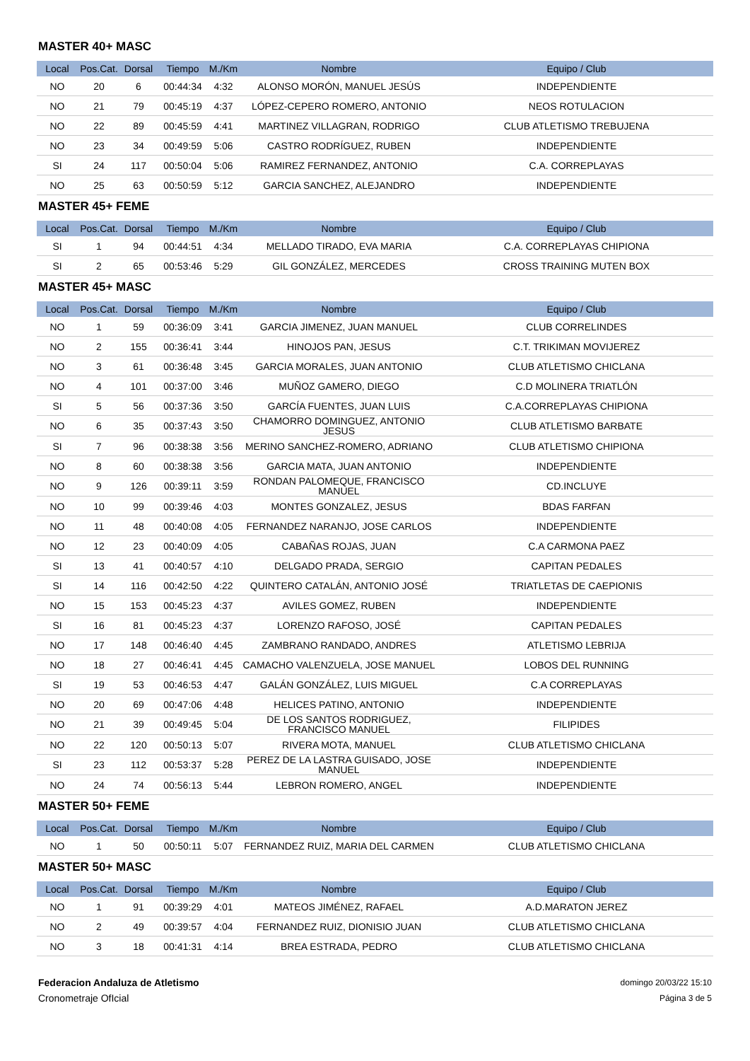MASTER 40+ MASC
| Local | Pos.Cat. | Dorsal | Tiempo | M./Km | Nombre | Equipo / Club |
| --- | --- | --- | --- | --- | --- | --- |
| NO | 20 | 6 | 00:44:34 | 4:32 | ALONSO MORÓN, MANUEL JESÚS | INDEPENDIENTE |
| NO | 21 | 79 | 00:45:19 | 4:37 | LÓPEZ-CEPERO ROMERO, ANTONIO | NEOS ROTULACION |
| NO | 22 | 89 | 00:45:59 | 4:41 | MARTINEZ VILLAGRAN, RODRIGO | CLUB ATLETISMO TREBUJENA |
| NO | 23 | 34 | 00:49:59 | 5:06 | CASTRO RODRÍGUEZ, RUBEN | INDEPENDIENTE |
| SI | 24 | 117 | 00:50:04 | 5:06 | RAMIREZ FERNANDEZ, ANTONIO | C.A. CORREPLAYAS |
| NO | 25 | 63 | 00:50:59 | 5:12 | GARCIA SANCHEZ, ALEJANDRO | INDEPENDIENTE |
MASTER 45+ FEME
| Local | Pos.Cat. | Dorsal | Tiempo | M./Km | Nombre | Equipo / Club |
| --- | --- | --- | --- | --- | --- | --- |
| SI | 1 | 94 | 00:44:51 | 4:34 | MELLADO TIRADO, EVA MARIA | C.A. CORREPLAYAS CHIPIONA |
| SI | 2 | 65 | 00:53:46 | 5:29 | GIL GONZÁLEZ, MERCEDES | CROSS TRAINING MUTEN BOX |
MASTER 45+ MASC
| Local | Pos.Cat. | Dorsal | Tiempo | M./Km | Nombre | Equipo / Club |
| --- | --- | --- | --- | --- | --- | --- |
| NO | 1 | 59 | 00:36:09 | 3:41 | GARCIA JIMENEZ, JUAN MANUEL | CLUB CORRELINDES |
| NO | 2 | 155 | 00:36:41 | 3:44 | HINOJOS PAN, JESUS | C.T. TRIKIMAN MOVIJEREZ |
| NO | 3 | 61 | 00:36:48 | 3:45 | GARCIA MORALES, JUAN ANTONIO | CLUB ATLETISMO CHICLANA |
| NO | 4 | 101 | 00:37:00 | 3:46 | MUÑOZ GAMERO, DIEGO | C.D MOLINERA TRIATLÓN |
| SI | 5 | 56 | 00:37:36 | 3:50 | GARCÍA FUENTES, JUAN LUIS | C.A.CORREPLAYAS CHIPIONA |
| NO | 6 | 35 | 00:37:43 | 3:50 | CHAMORRO DOMINGUEZ, ANTONIO JESUS | CLUB ATLETISMO BARBATE |
| SI | 7 | 96 | 00:38:38 | 3:56 | MERINO SANCHEZ-ROMERO, ADRIANO | CLUB ATLETISMO CHIPIONA |
| NO | 8 | 60 | 00:38:38 | 3:56 | GARCIA MATA, JUAN ANTONIO | INDEPENDIENTE |
| NO | 9 | 126 | 00:39:11 | 3:59 | RONDAN PALOMEQUE, FRANCISCO MANUEL | CD.INCLUYE |
| NO | 10 | 99 | 00:39:46 | 4:03 | MONTES GONZALEZ, JESUS | BDAS FARFAN |
| NO | 11 | 48 | 00:40:08 | 4:05 | FERNANDEZ NARANJO, JOSE CARLOS | INDEPENDIENTE |
| NO | 12 | 23 | 00:40:09 | 4:05 | CABAÑAS ROJAS, JUAN | C.A CARMONA PAEZ |
| SI | 13 | 41 | 00:40:57 | 4:10 | DELGADO PRADA, SERGIO | CAPITAN PEDALES |
| SI | 14 | 116 | 00:42:50 | 4:22 | QUINTERO CATALÁN, ANTONIO JOSÉ | TRIATLETAS DE CAEPIONIS |
| NO | 15 | 153 | 00:45:23 | 4:37 | AVILES GOMEZ, RUBEN | INDEPENDIENTE |
| SI | 16 | 81 | 00:45:23 | 4:37 | LORENZO RAFOSO, JOSÉ | CAPITAN PEDALES |
| NO | 17 | 148 | 00:46:40 | 4:45 | ZAMBRANO RANDADO, ANDRES | ATLETISMO LEBRIJA |
| NO | 18 | 27 | 00:46:41 | 4:45 | CAMACHO VALENZUELA, JOSE MANUEL | LOBOS DEL RUNNING |
| SI | 19 | 53 | 00:46:53 | 4:47 | GALÁN GONZÁLEZ, LUIS MIGUEL | C.A CORREPLAYAS |
| NO | 20 | 69 | 00:47:06 | 4:48 | HELICES PATINO, ANTONIO | INDEPENDIENTE |
| NO | 21 | 39 | 00:49:45 | 5:04 | DE LOS SANTOS RODRIGUEZ, FRANCISCO MANUEL | FILIPIDES |
| NO | 22 | 120 | 00:50:13 | 5:07 | RIVERA MOTA, MANUEL | CLUB ATLETISMO CHICLANA |
| SI | 23 | 112 | 00:53:37 | 5:28 | PEREZ DE LA LASTRA GUISADO, JOSE MANUEL | INDEPENDIENTE |
| NO | 24 | 74 | 00:56:13 | 5:44 | LEBRON ROMERO, ANGEL | INDEPENDIENTE |
MASTER 50+ FEME
| Local | Pos.Cat. | Dorsal | Tiempo | M./Km | Nombre | Equipo / Club |
| --- | --- | --- | --- | --- | --- | --- |
| NO | 1 | 50 | 00:50:11 | 5:07 | FERNANDEZ RUIZ, MARIA DEL CARMEN | CLUB ATLETISMO CHICLANA |
MASTER 50+ MASC
| Local | Pos.Cat. | Dorsal | Tiempo | M./Km | Nombre | Equipo / Club |
| --- | --- | --- | --- | --- | --- | --- |
| NO | 1 | 91 | 00:39:29 | 4:01 | MATEOS JIMÉNEZ, RAFAEL | A.D.MARATON JEREZ |
| NO | 2 | 49 | 00:39:57 | 4:04 | FERNANDEZ RUIZ, DIONISIO JUAN | CLUB ATLETISMO CHICLANA |
| NO | 3 | 18 | 00:41:31 | 4:14 | BREA ESTRADA, PEDRO | CLUB ATLETISMO CHICLANA |
Federacion Andaluza de Atletismo
Cronometraje OfIcial
domingo 20/03/22 15:10
Página 3 de 5